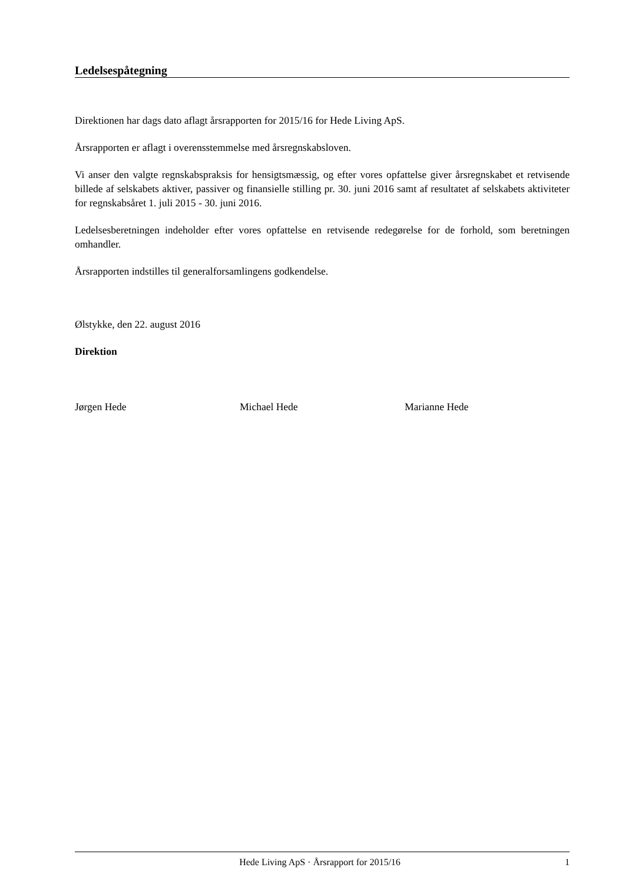Ledelsespåtegning
Direktionen har dags dato aflagt årsrapporten for 2015/16 for Hede Living ApS.
Årsrapporten er aflagt i overensstemmelse med årsregnskabsloven.
Vi anser den valgte regnskabspraksis for hensigtsmæssig, og efter vores opfattelse giver årsregnskabet et retvisende billede af selskabets aktiver, passiver og finansielle stilling pr. 30. juni 2016 samt af resultatet af selskabets aktiviteter for regnskabsåret 1. juli 2015 - 30. juni 2016.
Ledelsesberetningen indeholder efter vores opfattelse en retvisende redegørelse for de forhold, som beretningen omhandler.
Årsrapporten indstilles til generalforsamlingens godkendelse.
Ølstykke, den 22. august 2016
Direktion
Jørgen Hede Michael Hede Marianne Hede
Hede Living ApS · Årsrapport for 2015/16 1